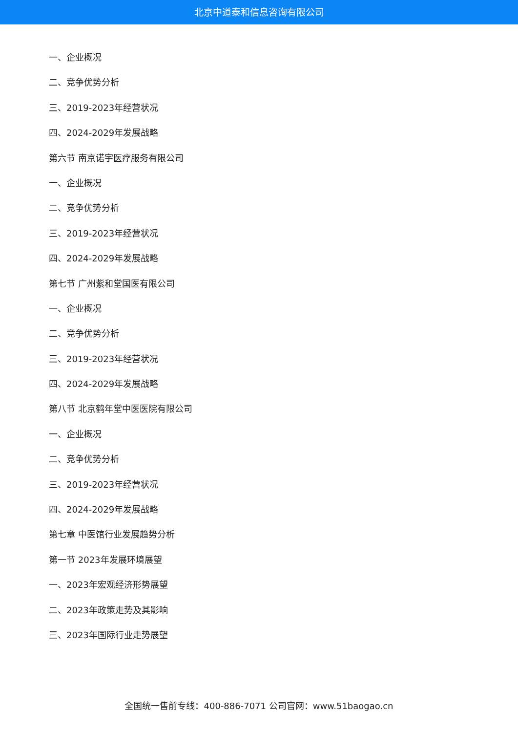北京中道泰和信息咨询有限公司
一、企业概况
二、竞争优势分析
三、2019-2023年经营状况
四、2024-2029年发展战略
第六节 南京诺宇医疗服务有限公司
一、企业概况
二、竞争优势分析
三、2019-2023年经营状况
四、2024-2029年发展战略
第七节 广州紫和堂国医有限公司
一、企业概况
二、竞争优势分析
三、2019-2023年经营状况
四、2024-2029年发展战略
第八节 北京鹤年堂中医医院有限公司
一、企业概况
二、竞争优势分析
三、2019-2023年经营状况
四、2024-2029年发展战略
第七章 中医馆行业发展趋势分析
第一节 2023年发展环境展望
一、2023年宏观经济形势展望
二、2023年政策走势及其影响
三、2023年国际行业走势展望
全国统一售前专线：400-886-7071 公司官网：www.51baogao.cn